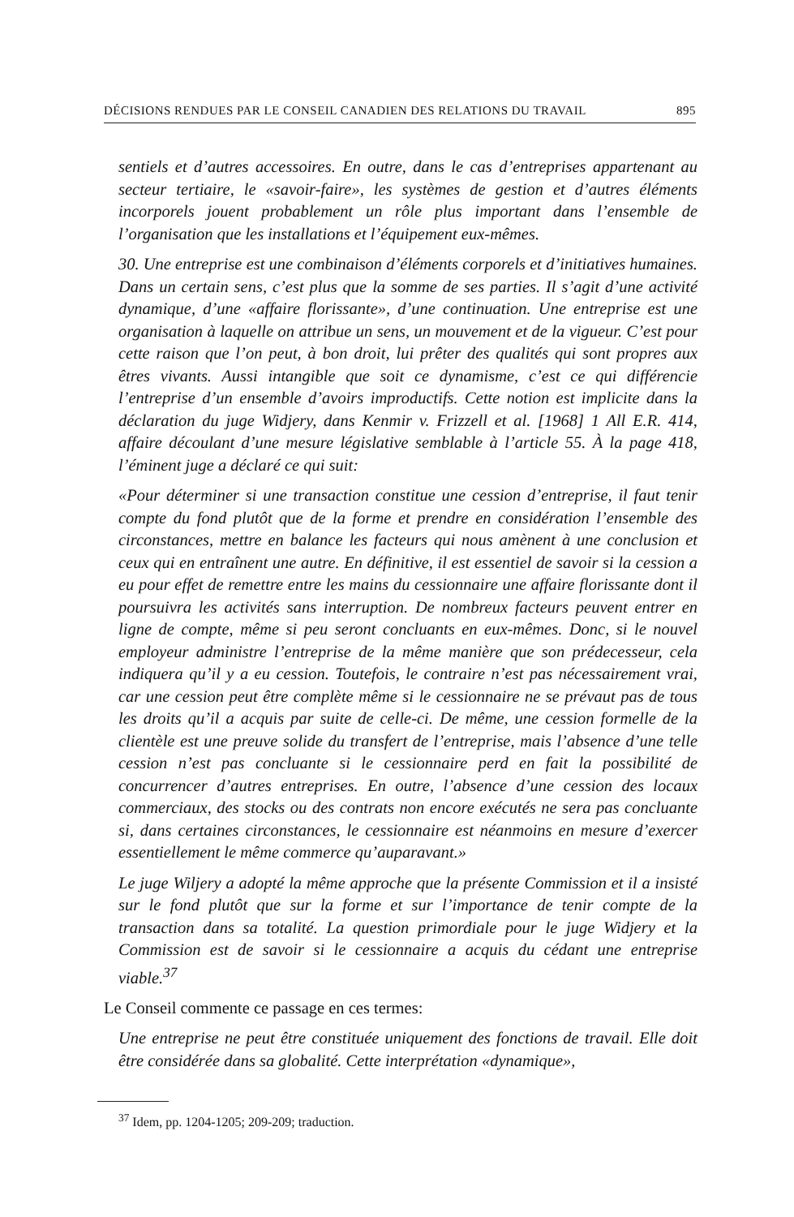DÉCISIONS RENDUES PAR LE CONSEIL CANADIEN DES RELATIONS DU TRAVAIL 895
sentiels et d’autres accessoires. En outre, dans le cas d’entreprises appartenant au secteur tertiaire, le «savoir-faire», les systèmes de gestion et d’autres éléments incorporels jouent probablement un rôle plus important dans l’ensemble de l’organisation que les installations et l’équipement eux-mêmes.
30. Une entreprise est une combinaison d’éléments corporels et d’initiatives humaines. Dans un certain sens, c’est plus que la somme de ses parties. Il s’agit d’une activité dynamique, d’une «affaire florissante», d’une continuation. Une entreprise est une organisation à laquelle on attribue un sens, un mouvement et de la vigueur. C’est pour cette raison que l’on peut, à bon droit, lui prêter des qualités qui sont propres aux êtres vivants. Aussi intangible que soit ce dynamisme, c’est ce qui différencie l’entreprise d’un ensemble d’avoirs improductifs. Cette notion est implicite dans la déclaration du juge Widjery, dans Kenmir v. Frizzell et al. [1968] 1 All E.R. 414, affaire découlant d’une mesure législative semblable à l’article 55. À la page 418, l’éminent juge a déclaré ce qui suit:
«Pour déterminer si une transaction constitue une cession d’entreprise, il faut tenir compte du fond plutôt que de la forme et prendre en considération l’ensemble des circonstances, mettre en balance les facteurs qui nous amènent à une conclusion et ceux qui en entraînent une autre. En définitive, il est essentiel de savoir si la cession a eu pour effet de remettre entre les mains du cessionnaire une affaire florissante dont il poursuivra les activités sans interruption. De nombreux facteurs peuvent entrer en ligne de compte, même si peu seront concluants en eux-mêmes. Donc, si le nouvel employeur administre l’entreprise de la même manière que son prédecesseur, cela indiquera qu’il y a eu cession. Toutefois, le contraire n’est pas nécessairement vrai, car une cession peut être complète même si le cessionnaire ne se prévaut pas de tous les droits qu’il a acquis par suite de celle-ci. De même, une cession formelle de la clientèle est une preuve solide du transfert de l’entreprise, mais l’absence d’une telle cession n’est pas concluante si le cessionnaire perd en fait la possibilité de concurrencer d’autres entreprises. En outre, l’absence d’une cession des locaux commerciaux, des stocks ou des contrats non encore exécutés ne sera pas concluante si, dans certaines circonstances, le cessionnaire est néanmoins en mesure d’exercer essentiellement le même commerce qu’auparavant.»
Le juge Wiljery a adopté la même approche que la présente Commission et il a insisté sur le fond plutôt que sur la forme et sur l’importance de tenir compte de la transaction dans sa totalité. La question primordiale pour le juge Widjery et la Commission est de savoir si le cessionnaire a acquis du cédant une entreprise viable.<sup>37</sup>
Le Conseil commente ce passage en ces termes:
Une entreprise ne peut être constituée uniquement des fonctions de travail. Elle doit être considérée dans sa globalité. Cette interprétation «dynamique»,
<sup>37</sup> Idem, pp. 1204-1205; 209-209; traduction.